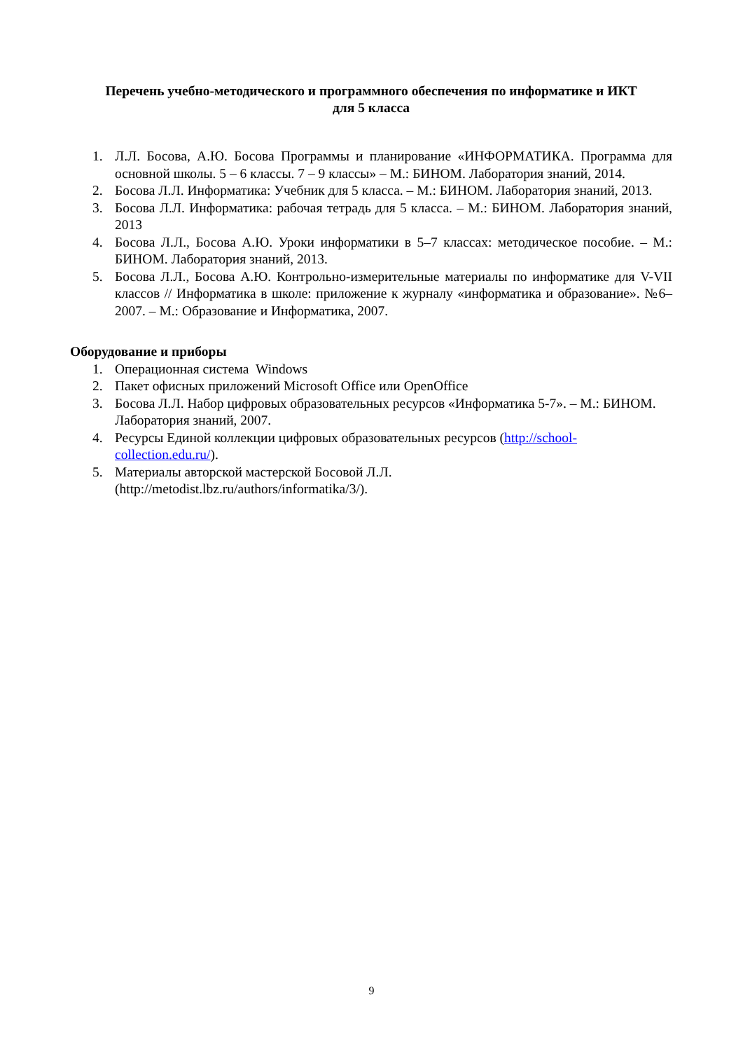Перечень учебно-методического и программного обеспечения по информатике и ИКТ
для 5 класса
1. Л.Л. Босова, А.Ю. Босова Программы и планирование «ИНФОРМАТИКА. Программа для основной школы. 5 – 6 классы. 7 – 9 классы» – М.: БИНОМ. Лаборатория знаний, 2014.
2. Босова Л.Л. Информатика: Учебник для 5 класса. – М.: БИНОМ. Лаборатория знаний, 2013.
3. Босова Л.Л. Информатика: рабочая тетрадь для 5 класса. – М.: БИНОМ. Лаборатория знаний, 2013
4. Босова Л.Л., Босова А.Ю. Уроки информатики в 5–7 классах: методическое пособие. – М.: БИНОМ. Лаборатория знаний, 2013.
5. Босова Л.Л., Босова А.Ю. Контрольно-измерительные материалы по информатике для V-VII классов // Информатика в школе: приложение к журналу «информатика и образование». №6–2007. – М.: Образование и Информатика, 2007.
Оборудование и приборы
1. Операционная система Windows
2. Пакет офисных приложений Microsoft Office или OpenOffice
3. Босова Л.Л. Набор цифровых образовательных ресурсов «Информатика 5-7». – М.: БИНОМ. Лаборатория знаний, 2007.
4. Ресурсы Единой коллекции цифровых образовательных ресурсов (http://school-
collection.edu.ru/).
5. Материалы авторской мастерской Босовой Л.Л.
(http://metodist.lbz.ru/authors/informatika/3/).
9